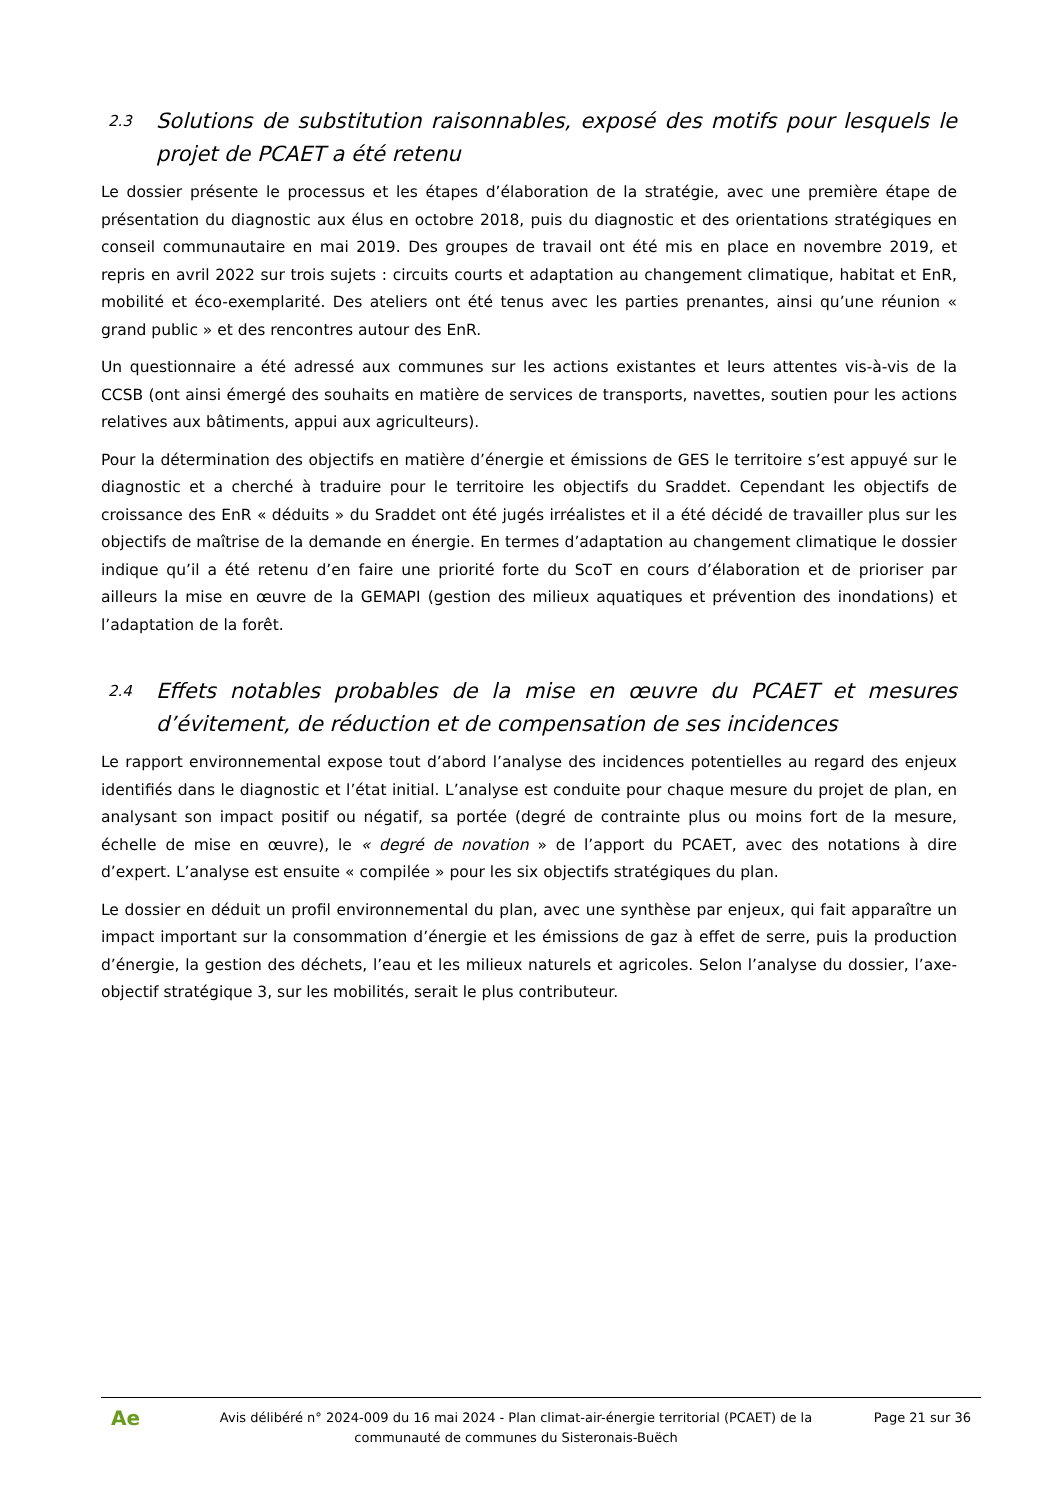2.3 Solutions de substitution raisonnables, exposé des motifs pour lesquels le projet de PCAET a été retenu
Le dossier présente le processus et les étapes d’élaboration de la stratégie, avec une première étape de présentation du diagnostic aux élus en octobre 2018, puis du diagnostic et des orientations stratégiques en conseil communautaire en mai 2019. Des groupes de travail ont été mis en place en novembre 2019, et repris en avril 2022 sur trois sujets : circuits courts et adaptation au changement climatique, habitat et EnR, mobilité et éco-exemplarité. Des ateliers ont été tenus avec les parties prenantes, ainsi qu’une réunion « grand public » et des rencontres autour des EnR.
Un questionnaire a été adressé aux communes sur les actions existantes et leurs attentes vis-à-vis de la CCSB (ont ainsi émergé des souhaits en matière de services de transports, navettes, soutien pour les actions relatives aux bâtiments, appui aux agriculteurs).
Pour la détermination des objectifs en matière d’énergie et émissions de GES le territoire s’est appuyé sur le diagnostic et a cherché à traduire pour le territoire les objectifs du Sraddet. Cependant les objectifs de croissance des EnR « déduits » du Sraddet ont été jugés irréalistes et il a été décidé de travailler plus sur les objectifs de maîtrise de la demande en énergie. En termes d’adaptation au changement climatique le dossier indique qu’il a été retenu d’en faire une priorité forte du ScoT en cours d’élaboration et de prioriser par ailleurs la mise en œuvre de la GEMAPI (gestion des milieux aquatiques et prévention des inondations) et l’adaptation de la forêt.
2.4 Effets notables probables de la mise en œuvre du PCAET et mesures d’évitement, de réduction et de compensation de ses incidences
Le rapport environnemental expose tout d’abord l’analyse des incidences potentielles au regard des enjeux identifiés dans le diagnostic et l’état initial. L’analyse est conduite pour chaque mesure du projet de plan, en analysant son impact positif ou négatif, sa portée (degré de contrainte plus ou moins fort de la mesure, échelle de mise en œuvre), le « degré de novation » de l’apport du PCAET, avec des notations à dire d’expert. L’analyse est ensuite « compilée » pour les six objectifs stratégiques du plan.
Le dossier en déduit un profil environnemental du plan, avec une synthèse par enjeux, qui fait apparaître un impact important sur la consommation d’énergie et les émissions de gaz à effet de serre, puis la production d’énergie, la gestion des déchets, l’eau et les milieux naturels et agricoles. Selon l’analyse du dossier, l’axe- objectif stratégique 3, sur les mobilités, serait le plus contributeur.
Ae
Avis délibéré n° 2024-009 du 16 mai 2024 - Plan climat-air-énergie territorial (PCAET) de la communauté de communes du Sisteronais-Buëch
Page 21 sur 36